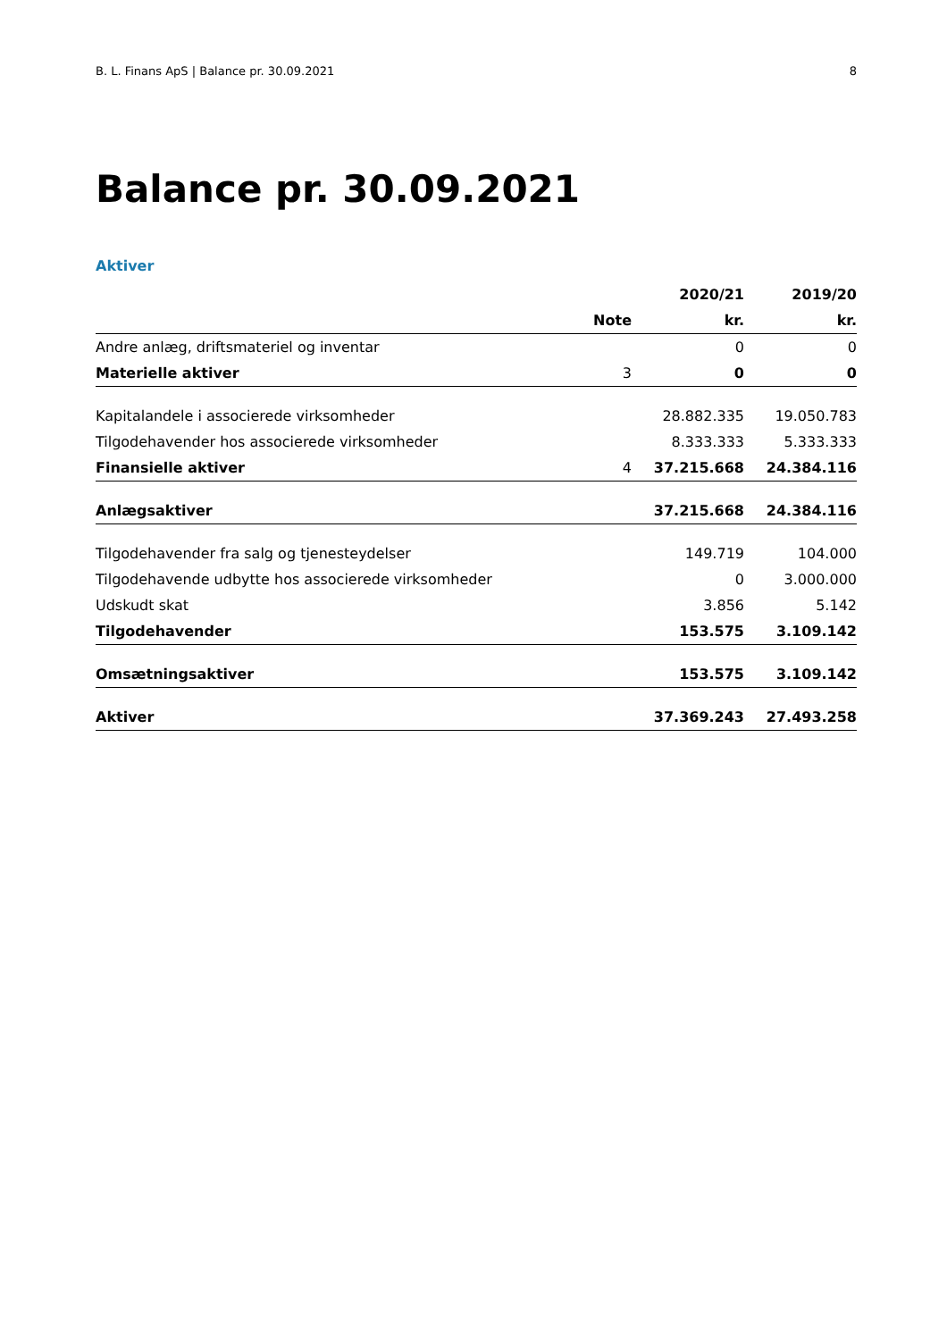B. L. Finans ApS | Balance pr. 30.09.2021 8
Balance pr. 30.09.2021
Aktiver
| | | 2020/21 | 2019/20 |
| --- | --- | --- | --- |
| | Note | kr. | kr. |
| Andre anlæg, driftsmateriel og inventar | | 0 | 0 |
| Materielle aktiver | 3 | 0 | 0 |
| Kapitalandele i associerede virksomheder | | 28.882.335 | 19.050.783 |
| Tilgodehavender hos associerede virksomheder | | 8.333.333 | 5.333.333 |
| Finansielle aktiver | 4 | 37.215.668 | 24.384.116 |
| Anlægsaktiver | | 37.215.668 | 24.384.116 |
| Tilgodehavender fra salg og tjenesteydelser | | 149.719 | 104.000 |
| Tilgodehavende udbytte hos associerede virksomheder | | 0 | 3.000.000 |
| Udskudt skat | | 3.856 | 5.142 |
| Tilgodehavender | | 153.575 | 3.109.142 |
| Omsætningsaktiver | | 153.575 | 3.109.142 |
| Aktiver | | 37.369.243 | 27.493.258 |